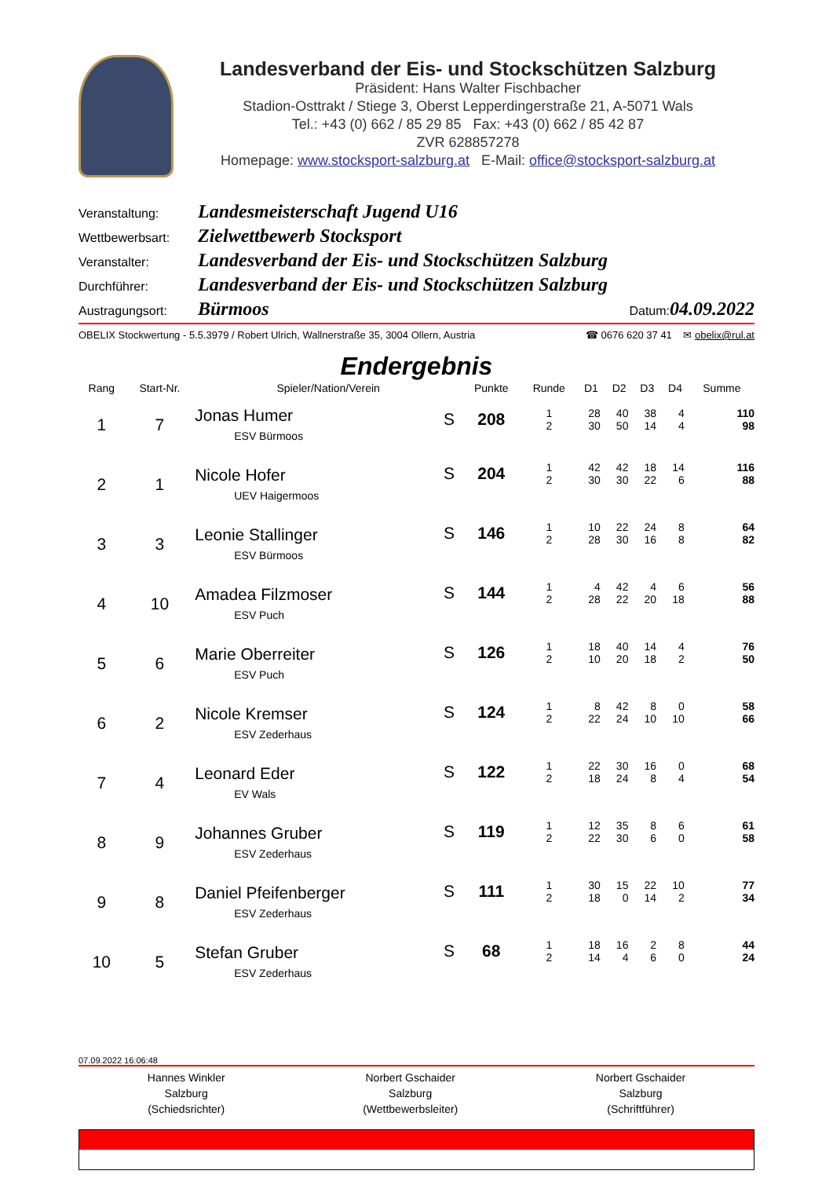Landesverband der Eis- und Stockschützen Salzburg
Präsident: Hans Walter Fischbacher
Stadion-Osttrakt / Stiege 3, Oberst Lepperdingerstraße 21, A-5071 Wals
Tel.: +43 (0) 662 / 85 29 85 Fax: +43 (0) 662 / 85 42 87
ZVR 628857278
Homepage: www.stocksport-salzburg.at E-Mail: office@stocksport-salzburg.at
Veranstaltung: Landesmeisterschaft Jugend U16
Wettbewerbsart: Zielwettbewerb Stocksport
Veranstalter: Landesverband der Eis- und Stockschützen Salzburg
Durchführer: Landesverband der Eis- und Stockschützen Salzburg
Austragungsort: Bürmoos Datum: 04.09.2022
OBELIX Stockwertung - 5.5.3979 / Robert Ulrich, Wallnerstraße 35, 3004 Ollern, Austria ☎ 0676 620 37 41 ✉ obelix@rul.at
Endergebnis
| Rang | Start-Nr. | Spieler/Nation/Verein | | Punkte | Runde | D1 | D2 | D3 | D4 | Summe |
| --- | --- | --- | --- | --- | --- | --- | --- | --- | --- | --- |
| 1 | 7 | Jonas Humer ESV Bürmoos | S | 208 | 1 2 | 28 30 | 40 50 | 38 14 | 4 4 | 110 98 |
| 2 | 1 | Nicole Hofer UEV Haigermoos | S | 204 | 1 2 | 42 30 | 42 30 | 18 22 | 14 6 | 116 88 |
| 3 | 3 | Leonie Stallinger ESV Bürmoos | S | 146 | 1 2 | 10 28 | 22 30 | 24 16 | 8 8 | 64 82 |
| 4 | 10 | Amadea Filzmoser ESV Puch | S | 144 | 1 2 | 4 28 | 42 22 | 4 20 | 6 18 | 56 88 |
| 5 | 6 | Marie Oberreiter ESV Puch | S | 126 | 1 2 | 18 10 | 40 20 | 14 18 | 4 2 | 76 50 |
| 6 | 2 | Nicole Kremser ESV Zederhaus | S | 124 | 1 2 | 8 22 | 42 24 | 8 10 | 0 10 | 58 66 |
| 7 | 4 | Leonard Eder EV Wals | S | 122 | 1 2 | 22 18 | 30 24 | 16 8 | 0 4 | 68 54 |
| 8 | 9 | Johannes Gruber ESV Zederhaus | S | 119 | 1 2 | 12 22 | 35 30 | 8 6 | 6 0 | 61 58 |
| 9 | 8 | Daniel Pfeifenberger ESV Zederhaus | S | 111 | 1 2 | 30 18 | 15 0 | 22 14 | 10 2 | 77 34 |
| 10 | 5 | Stefan Gruber ESV Zederhaus | S | 68 | 1 2 | 18 14 | 16 4 | 2 6 | 8 0 | 44 24 |
07.09.2022 16:06:48
Hannes Winkler
Salzburg
(Schiedsrichter)
Norbert Gschaider
Salzburg
(Wettbewerbsleiter)
Norbert Gschaider
Salzburg
(Schriftführer)